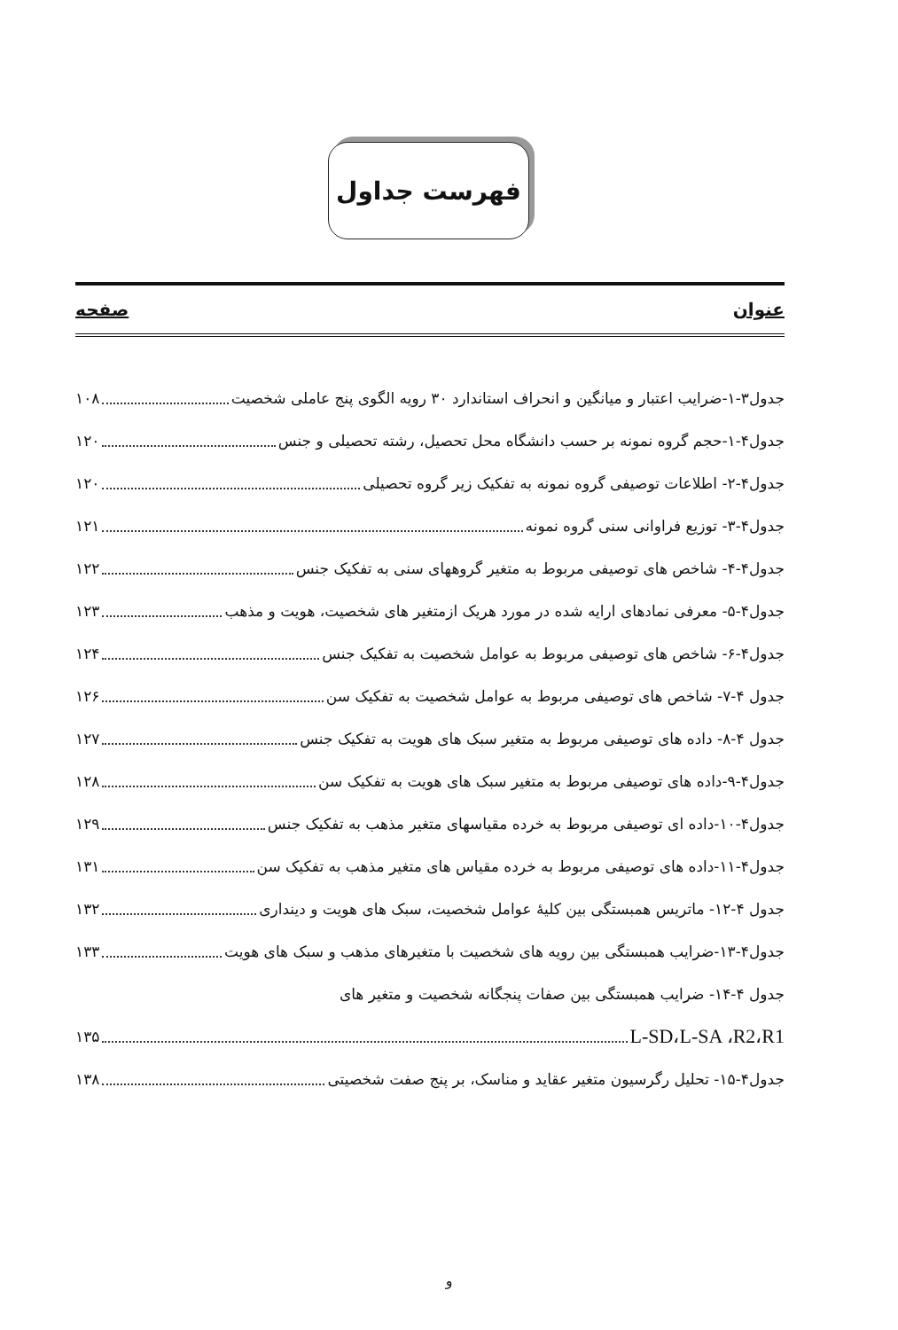فهرست جداول
عنوان صفحه
جدول۳-۱-ضرایب اعتبار و میانگین و انحراف استاندارد ۳۰ رویه الگوی پنج عاملی شخصیت ۱۰۸
جدول۴-۱-حجم گروه نمونه بر حسب دانشگاه محل تحصیل، رشته تحصیلی و جنس ۱۲۰
جدول۴-۲- اطلاعات توصیفی گروه نمونه به تفکیک زیر گروه تحصیلی ۱۲۰
جدول۴-۳- توزیع فراوانی سنی گروه نمونه ۱۲۱
جدول۴-۴- شاخص های توصیفی مربوط به متغیر گروههای سنی به تفکیک جنس ۱۲۲
جدول۴-۵- معرفی نمادهای ارایه شده در مورد هریک ازمتغیر های شخصیت، هویت و مذهب ۱۲۳
جدول۴-۶- شاخص های توصیفی مربوط به عوامل شخصیت به تفکیک جنس ۱۲۴
جدول ۴-۷- شاخص های توصیفی مربوط به عوامل شخصیت به تفکیک سن ۱۲۶
جدول ۴-۸- داده های توصیفی مربوط به متغیر سبک های هویت به تفکیک جنس ۱۲۷
جدول۴-۹-داده های توصیفی مربوط به متغیر سبک های هویت به تفکیک سن ۱۲۸
جدول۴-۱۰-داده ای توصیفی مربوط به خرده مقیاسهای متغیر مذهب به تفکیک جنس ۱۲۹
جدول۴-۱۱-داده های توصیفی مربوط به خرده مقیاس های متغیر مذهب به تفکیک سن ۱۳۱
جدول ۴-۱۲- ماتریس همبستگی بین کلیهٔ عوامل شخصیت، سبک های هویت و دینداری ۱۳۲
جدول۴-۱۳-ضرایب همبستگی بین رویه های شخصیت با متغیرهای مذهب و سبک های هویت ۱۳۳
جدول ۴-۱۴- ضرایب همبستگی بین صفات پنجگانه شخصیت و متغیر های
L-SD،L-SA ،R2،R1 ۱۳۵
جدول۴-۱۵- تحلیل رگرسیون متغیر عقاید و مناسک، بر پنج صفت شخصیتی ۱۳۸
و